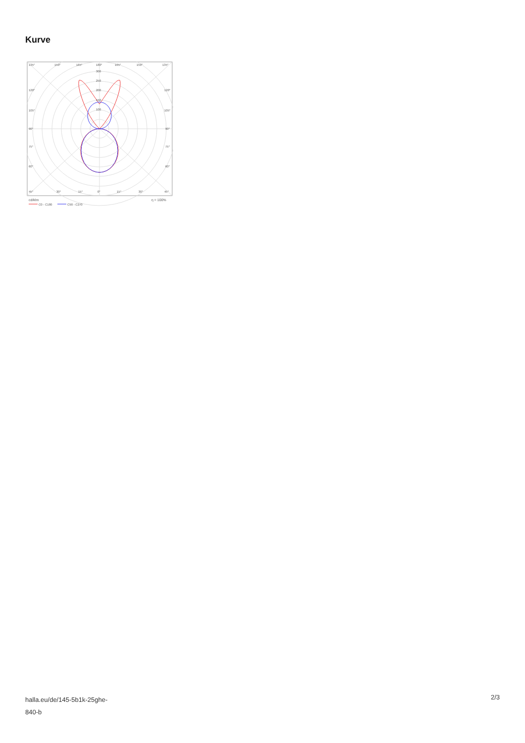Kurve
135°
150°
165°
180°
165°
150°
135°
300
250
200
150
100
120°
120°
105°
105°
90°
90°
75°
75°
60°
60°
45°
30°
15°
0°
15°
30°
45°
cd/klm
η = 100%
C0 - C180
C90 - C270
halla.eu/de/145-5b1k-25ghe-
840-b
2/3